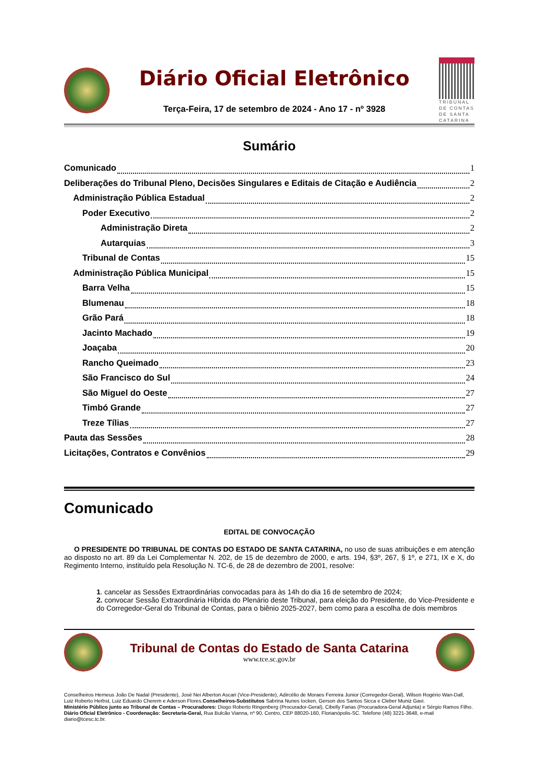Diário Oficial Eletrônico
Terça-Feira, 17 de setembro de 2024 - Ano 17 - nº 3928
TRIBUNAL DE CONTAS DE SANTA CATARINA
Sumário
Comunicado 1
Deliberações do Tribunal Pleno, Decisões Singulares e Editais de Citação e Audiência 2
Administração Pública Estadual 2
Poder Executivo 2
Administração Direta 2
Autarquias 3
Tribunal de Contas 15
Administração Pública Municipal 15
Barra Velha 15
Blumenau 18
Grão Pará 18
Jacinto Machado 19
Joaçaba 20
Rancho Queimado 23
São Francisco do Sul 24
São Miguel do Oeste 27
Timbó Grande 27
Treze Tílias 27
Pauta das Sessões 28
Licitações, Contratos e Convênios 29
Comunicado
EDITAL DE CONVOCAÇÃO
O PRESIDENTE DO TRIBUNAL DE CONTAS DO ESTADO DE SANTA CATARINA, no uso de suas atribuições e em atenção ao disposto no art. 89 da Lei Complementar N. 202, de 15 de dezembro de 2000, e arts. 194, §3º, 267, § 1º, e 271, IX e X, do Regimento Interno, instituído pela Resolução N. TC-6, de 28 de dezembro de 2001, resolve:
1. cancelar as Sessões Extraordinárias convocadas para às 14h do dia 16 de setembro de 2024;
2. convocar Sessão Extraordinária Híbrida do Plenário deste Tribunal, para eleição do Presidente, do Vice-Presidente e do Corregedor-Geral do Tribunal de Contas, para o biênio 2025-2027, bem como para a escolha de dois membros
Tribunal de Contas do Estado de Santa Catarina
www.tce.sc.gov.br
Conselheiros Herneus João De Nadal (Presidente), José Nei Alberton Ascari (Vice-Presidente), Adircélio de Moraes Ferreira Junior (Corregedor-Geral), Wilson Rogério Wan-Dall, Luiz Roberto Herbst, Luiz Eduardo Cherem e Aderson Flores.Conselheiros-Substitutos Sabrina Nunes Iocken, Gerson dos Santos Sicca e Cleber Muniz Gavi.
Ministério Público junto ao Tribunal de Contas – Procuradores: Diogo Roberto Ringenberg (Procurador-Geral), Cibelly Farias (Procuradora-Geral Adjunta) e Sérgio Ramos Filho.
Diário Oficial Eletrônico - Coordenação: Secretaria-Geral, Rua Bulcão Vianna, nº 90, Centro, CEP 88020-160, Florianópolis-SC. Telefone (48) 3221-3648, e-mail diario@tcesc.tc.br.